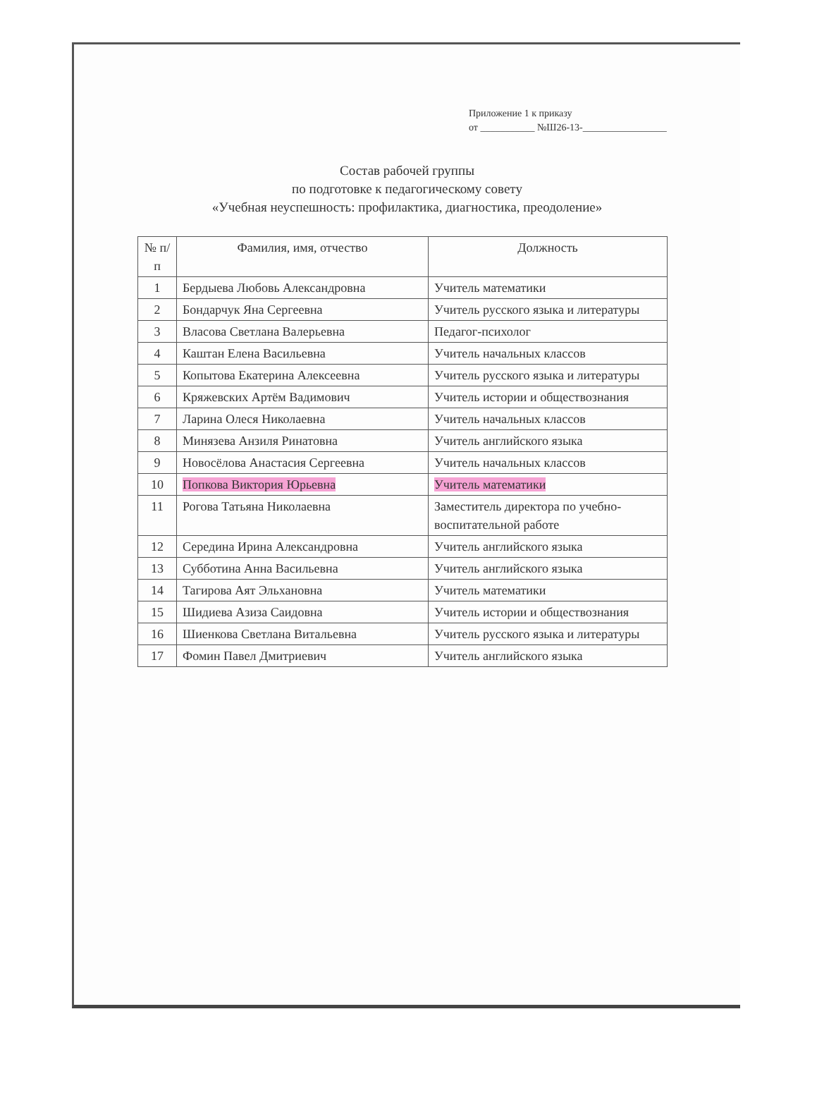Приложение 1 к приказу
от ___________ №Ш26-13-_________________
Состав рабочей группы
по подготовке к педагогическому совету
«Учебная неуспешность: профилактика, диагностика, преодоление»
| № п/п | Фамилия, имя, отчество | Должность |
| --- | --- | --- |
| 1 | Бердыева Любовь Александровна | Учитель математики |
| 2 | Бондарчук Яна Сергеевна | Учитель русского языка и литературы |
| 3 | Власова Светлана Валерьевна | Педагог-психолог |
| 4 | Каштан Елена Васильевна | Учитель начальных классов |
| 5 | Копытова Екатерина Алексеевна | Учитель русского языка и литературы |
| 6 | Кряжевских Артём Вадимович | Учитель истории и обществознания |
| 7 | Ларина Олеся Николаевна | Учитель начальных классов |
| 8 | Минязева Анзиля Ринатовна | Учитель английского языка |
| 9 | Новосёлова Анастасия Сергеевна | Учитель начальных классов |
| 10 | Попкова Виктория Юрьевна | Учитель математики |
| 11 | Рогова Татьяна Николаевна | Заместитель директора по учебно-воспитательной работе |
| 12 | Середина Ирина Александровна | Учитель английского языка |
| 13 | Субботина Анна Васильевна | Учитель английского языка |
| 14 | Тагирова Аят Эльхановна | Учитель математики |
| 15 | Шидиева Азиза Саидовна | Учитель истории и обществознания |
| 16 | Шиенкова Светлана Витальевна | Учитель русского языка и литературы |
| 17 | Фомин Павел Дмитриевич | Учитель английского языка |